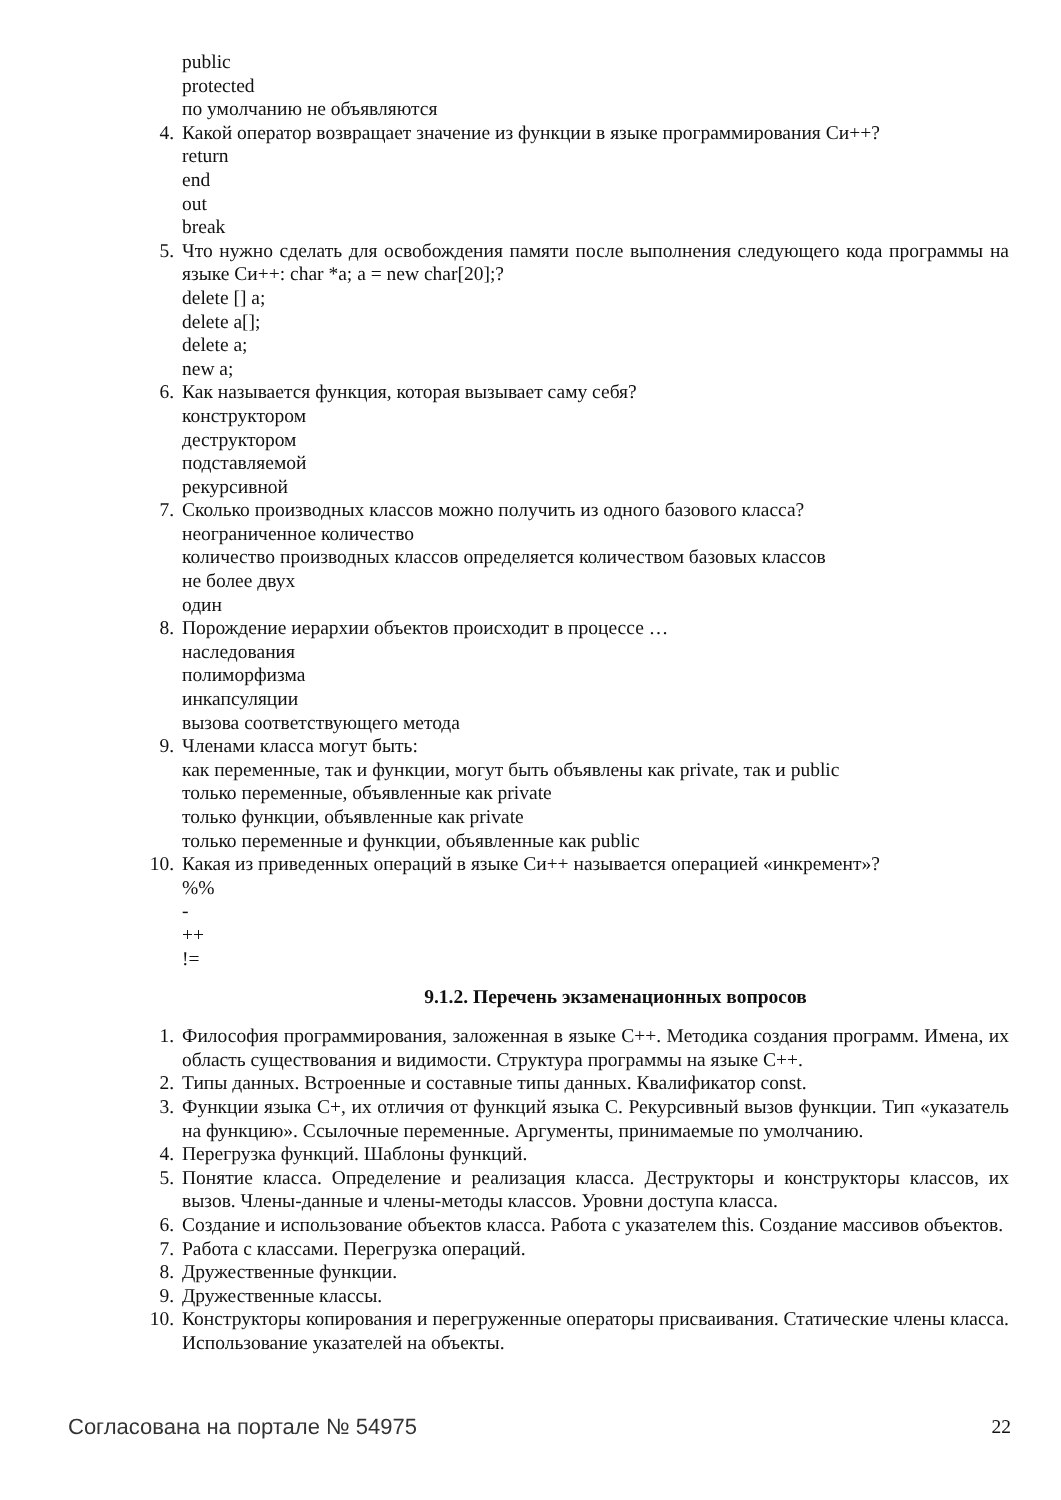public
protected
по умолчанию не объявляются
4. Какой оператор возвращает значение из функции в языке программирования Си++?
return
end
out
break
5. Что нужно сделать для освобождения памяти после выполнения следующего кода программы на языке Си++: char *a; a = new char[20];?
delete [] a;
delete a[];
delete a;
new a;
6. Как называется функция, которая вызывает саму себя?
конструктором
деструктором
подставляемой
рекурсивной
7. Сколько производных классов можно получить из одного базового класса?
неограниченное количество
количество производных классов определяется количеством базовых классов
не более двух
один
8. Порождение иерархии объектов происходит в процессе …
наследования
полиморфизма
инкапсуляции
вызова соответствующего метода
9. Членами класса могут быть:
как переменные, так и функции, могут быть объявлены как private, так и public
только переменные, объявленные как private
только функции, объявленные как private
только переменные и функции, объявленные как public
10. Какая из приведенных операций в языке Си++ называется операцией «инкремент»?
%%
-
++
!=
9.1.2. Перечень экзаменационных вопросов
1. Философия программирования, заложенная в языке С++. Методика создания программ. Имена, их область существования и видимости. Структура программы на языке С++.
2. Типы данных. Встроенные и составные типы данных. Квалификатор const.
3. Функции языка С+, их отличия от функций языка С. Рекурсивный вызов функции. Тип «указатель на функцию». Ссылочные переменные. Аргументы, принимаемые по умолчанию.
4. Перегрузка функций. Шаблоны функций.
5. Понятие класса. Определение и реализация класса. Деструкторы и конструкторы классов, их вызов. Члены-данные и члены-методы классов. Уровни доступа класса.
6. Создание и использование объектов класса. Работа с указателем this. Создание массивов объектов.
7. Работа с классами. Перегрузка операций.
8. Дружественные функции.
9. Дружественные классы.
10. Конструкторы копирования и перегруженные операторы присваивания. Статические члены класса. Использование указателей на объекты.
Согласована на портале № 54975 22